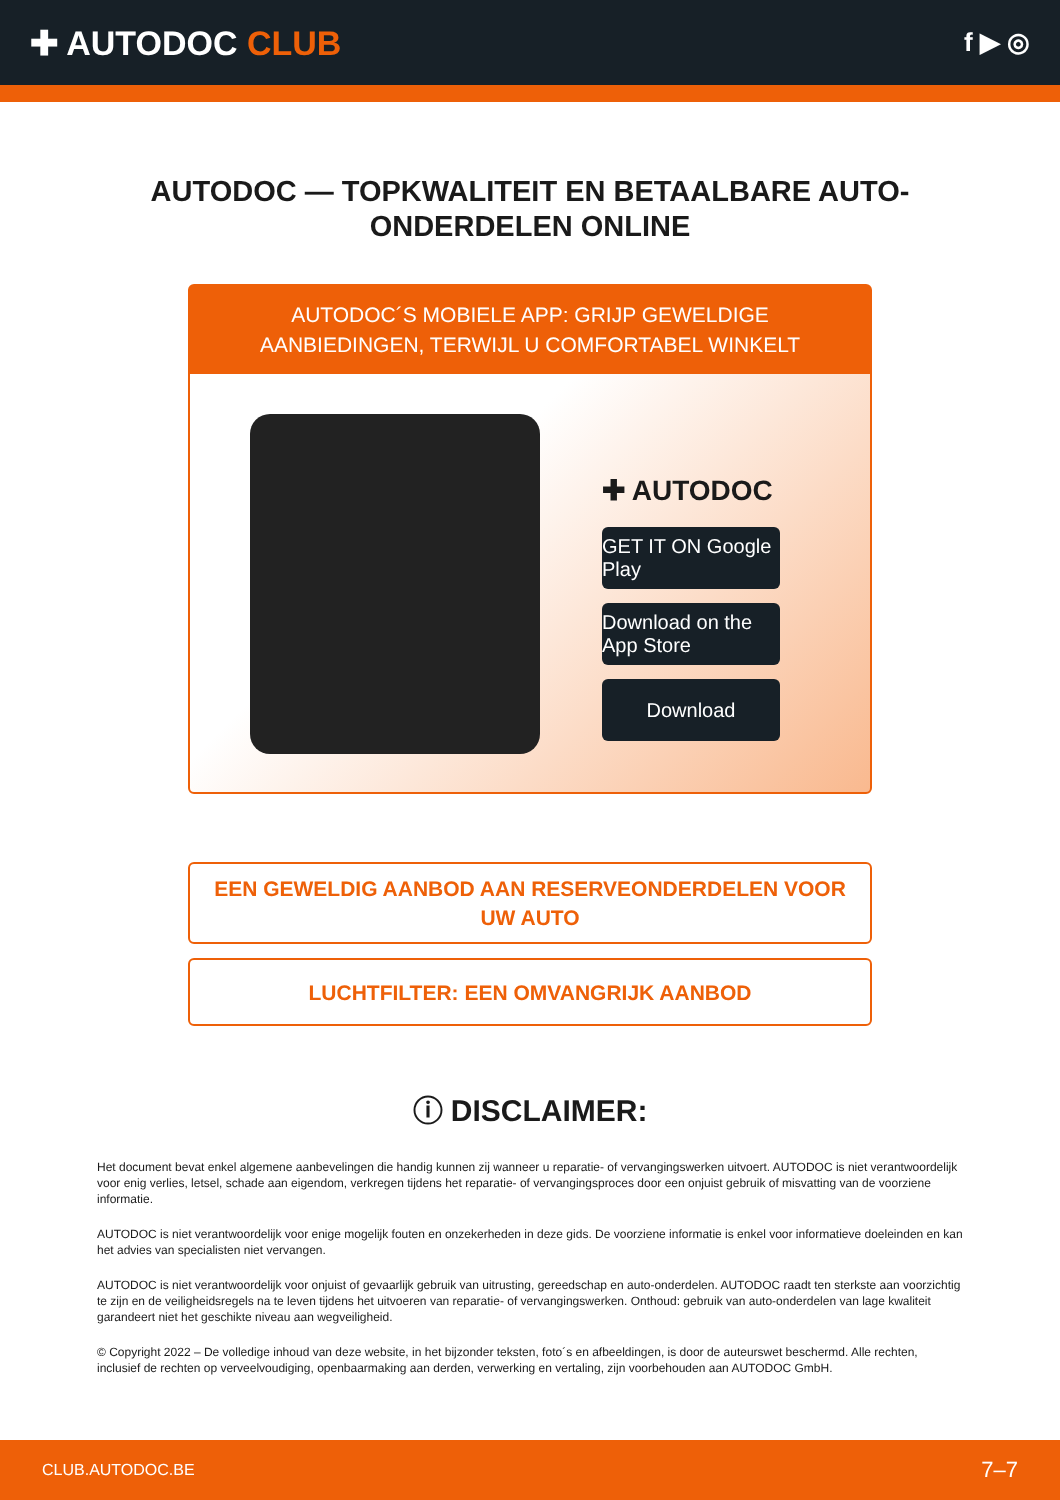✚ AUTODOC CLUB
f ▶ ◎
AUTODOC — TOPKWALITEIT EN BETAALBARE AUTO-ONDERDELEN ONLINE
AUTODOC´S MOBIELE APP: GRIJP GEWELDIGE AANBIEDINGEN, TERWIJL U COMFORTABEL WINKELT
✚ AUTODOC
GET IT ON Google Play
Download on the App Store
Download
EEN GEWELDIG AANBOD AAN RESERVEONDERDELEN VOOR UW AUTO
LUCHTFILTER: EEN OMVANGRIJK AANBOD
ⓘ DISCLAIMER:
Het document bevat enkel algemene aanbevelingen die handig kunnen zij wanneer u reparatie- of vervangingswerken uitvoert. AUTODOC is niet verantwoordelijk voor enig verlies, letsel, schade aan eigendom, verkregen tijdens het reparatie- of vervangingsproces door een onjuist gebruik of misvatting van de voorziene informatie.
AUTODOC is niet verantwoordelijk voor enige mogelijk fouten en onzekerheden in deze gids. De voorziene informatie is enkel voor informatieve doeleinden en kan het advies van specialisten niet vervangen.
AUTODOC is niet verantwoordelijk voor onjuist of gevaarlijk gebruik van uitrusting, gereedschap en auto-onderdelen. AUTODOC raadt ten sterkste aan voorzichtig te zijn en de veiligheidsregels na te leven tijdens het uitvoeren van reparatie- of vervangingswerken. Onthoud: gebruik van auto-onderdelen van lage kwaliteit garandeert niet het geschikte niveau aan wegveiligheid.
© Copyright 2022 – De volledige inhoud van deze website, in het bijzonder teksten, foto´s en afbeeldingen, is door de auteurswet beschermd. Alle rechten, inclusief de rechten op verveelvoudiging, openbaarmaking aan derden, verwerking en vertaling, zijn voorbehouden aan AUTODOC GmbH.
CLUB.AUTODOC.BE 7–7